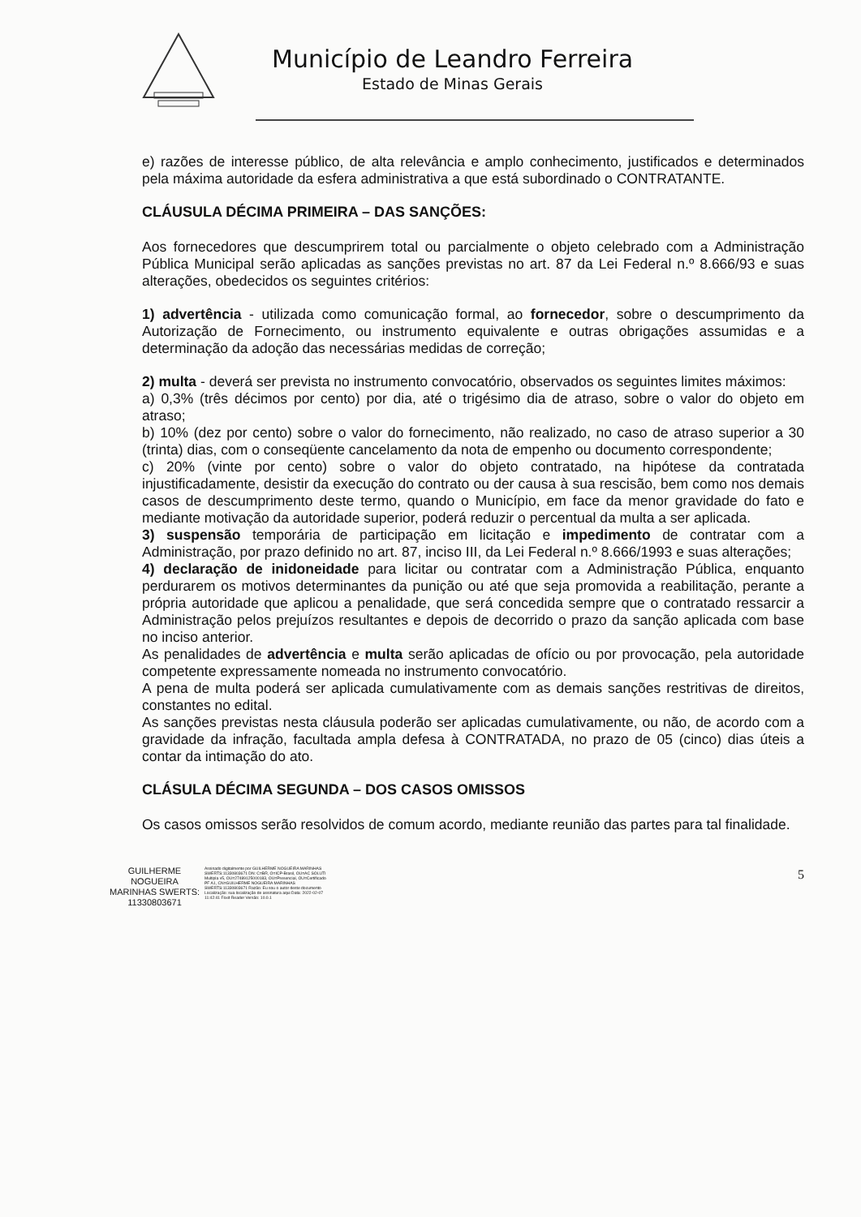Município de Leandro Ferreira
Estado de Minas Gerais
e) razões de interesse público, de alta relevância e amplo conhecimento, justificados e determinados pela máxima autoridade da esfera administrativa a que está subordinado o CONTRATANTE.
CLÁUSULA DÉCIMA PRIMEIRA – DAS SANÇÕES:
Aos fornecedores que descumprirem total ou parcialmente o objeto celebrado com a Administração Pública Municipal serão aplicadas as sanções previstas no art. 87 da Lei Federal n.º 8.666/93 e suas alterações, obedecidos os seguintes critérios:
1) advertência - utilizada como comunicação formal, ao fornecedor, sobre o descumprimento da Autorização de Fornecimento, ou instrumento equivalente e outras obrigações assumidas e a determinação da adoção das necessárias medidas de correção;
2) multa - deverá ser prevista no instrumento convocatório, observados os seguintes limites máximos:
a) 0,3% (três décimos por cento) por dia, até o trigésimo dia de atraso, sobre o valor do objeto em atraso;
b) 10% (dez por cento) sobre o valor do fornecimento, não realizado, no caso de atraso superior a 30 (trinta) dias, com o conseqüente cancelamento da nota de empenho ou documento correspondente;
c) 20% (vinte por cento) sobre o valor do objeto contratado, na hipótese da contratada injustificadamente, desistir da execução do contrato ou der causa à sua rescisão, bem como nos demais casos de descumprimento deste termo, quando o Município, em face da menor gravidade do fato e mediante motivação da autoridade superior, poderá reduzir o percentual da multa a ser aplicada.
3) suspensão temporária de participação em licitação e impedimento de contratar com a Administração, por prazo definido no art. 87, inciso III, da Lei Federal n.º 8.666/1993 e suas alterações;
4) declaração de inidoneidade para licitar ou contratar com a Administração Pública, enquanto perdurarem os motivos determinantes da punição ou até que seja promovida a reabilitação, perante a própria autoridade que aplicou a penalidade, que será concedida sempre que o contratado ressarcir a Administração pelos prejuízos resultantes e depois de decorrido o prazo da sanção aplicada com base no inciso anterior.
As penalidades de advertência e multa serão aplicadas de ofício ou por provocação, pela autoridade competente expressamente nomeada no instrumento convocatório.
A pena de multa poderá ser aplicada cumulativamente com as demais sanções restritivas de direitos, constantes no edital.
As sanções previstas nesta cláusula poderão ser aplicadas cumulativamente, ou não, de acordo com a gravidade da infração, facultada ampla defesa à CONTRATADA, no prazo de 05 (cinco) dias úteis a contar da intimação do ato.
CLÁSULA DÉCIMA SEGUNDA – DOS CASOS OMISSOS
Os casos omissos serão resolvidos de comum acordo, mediante reunião das partes para tal finalidade.
GUILHERME
NOGUEIRA
MARINHAS SWERTS:
11330803671
Assinado digitalmente por GUILHERME NOGUEIRA MARINHAS SWERTS:11330803671 DN: C=BR, O=ICP-Brasil, OU=AC SOLUTI Multipla v5, OU=27489125000183, OU=Presencial, OU=Certificado PF A1, CN=GUILHERME NOGUEIRA MARINHAS SWERTS:11330803671 Razão: Eu sou o autor deste documento Localização: sua localização de assinatura aqui Data: 2022-02-07 11:42:41 Foxit Reader Versão: 10.0.1
5